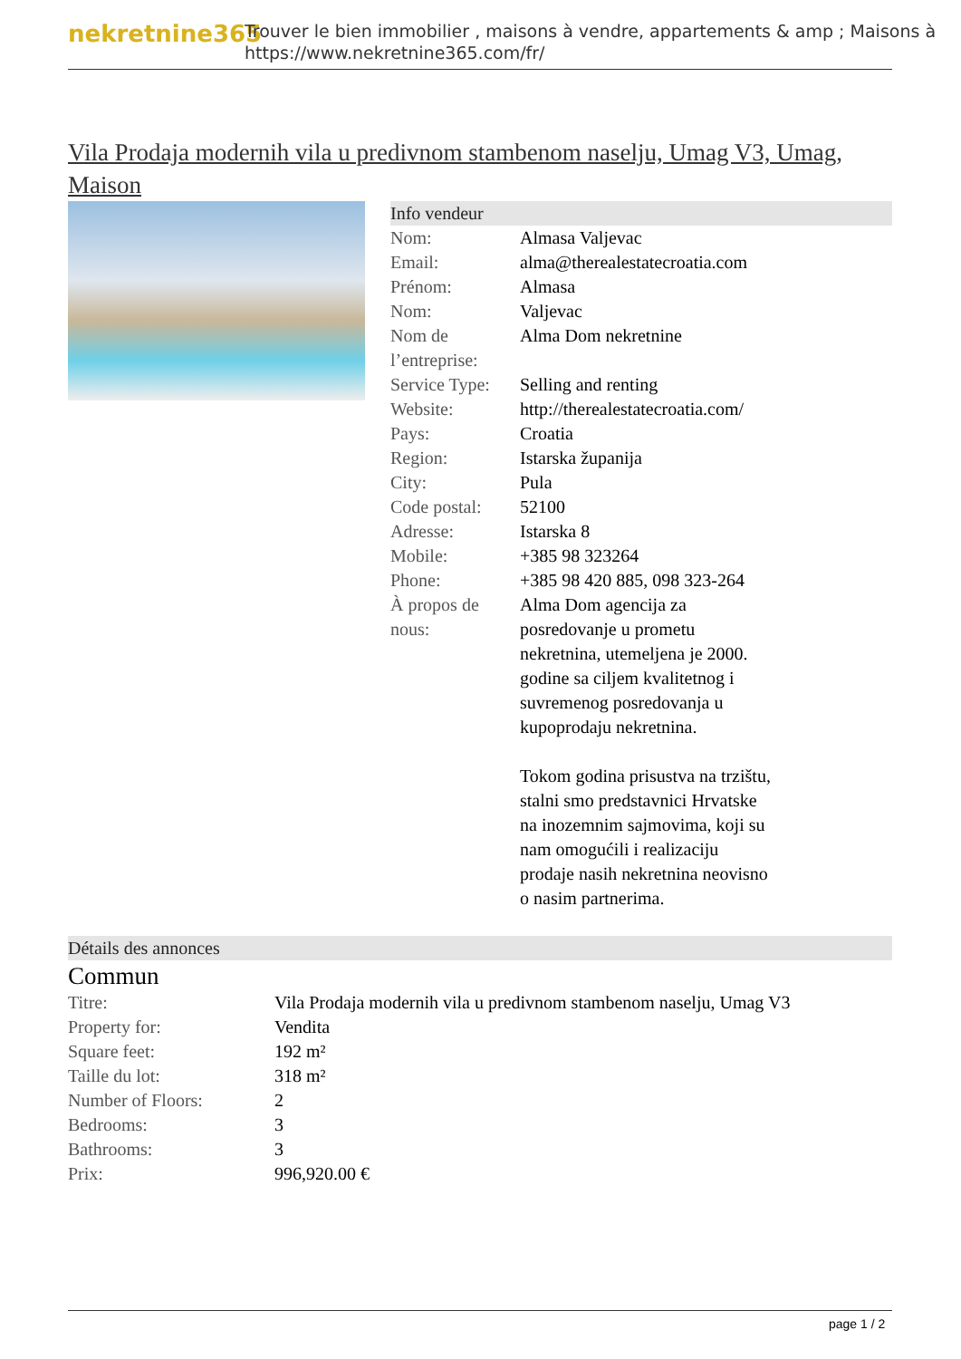nekretnine365
Trouver le bien immobilier , maisons à vendre, appartements & amp ; Maisons à
https://www.nekretnine365.com/fr/
Vila Prodaja modernih vila u predivnom stambenom naselju, Umag V3, Umag, Maison
Info vendeur
| Nom: | Almasa Valjevac |
| Email: | alma@therealestatecroatia.com |
| Prénom: | Almasa |
| Nom: | Valjevac |
| Nom de l’entreprise: | Alma Dom nekretnine |
| Service Type: | Selling and renting |
| Website: | http://therealestatecroatia.com/ |
| Pays: | Croatia |
| Region: | Istarska županija |
| City: | Pula |
| Code postal: | 52100 |
| Adresse: | Istarska 8 |
| Mobile: | +385 98 323264 |
| Phone: | +385 98 420 885, 098 323-264 |
| À propos de nous: | Alma Dom agencija za posredovanje u prometu nekretnina, utemeljena je 2000. godine sa ciljem kvalitetnog i suvremenog posredovanja u kupoprodaju nekretnina. Tokom godina prisustva na trzištu, stalni smo predstavnici Hrvatske na inozemnim sajmovima, koji su nam omogućili i realizaciju prodaje nasih nekretnina neovisno o nasim partnerima. |
Détails des annonces
Commun
| Titre: | Vila Prodaja modernih vila u predivnom stambenom naselju, Umag V3 |
| Property for: | Vendita |
| Square feet: | 192 m² |
| Taille du lot: | 318 m² |
| Number of Floors: | 2 |
| Bedrooms: | 3 |
| Bathrooms: | 3 |
| Prix: | 996,920.00 € |
page 1 / 2